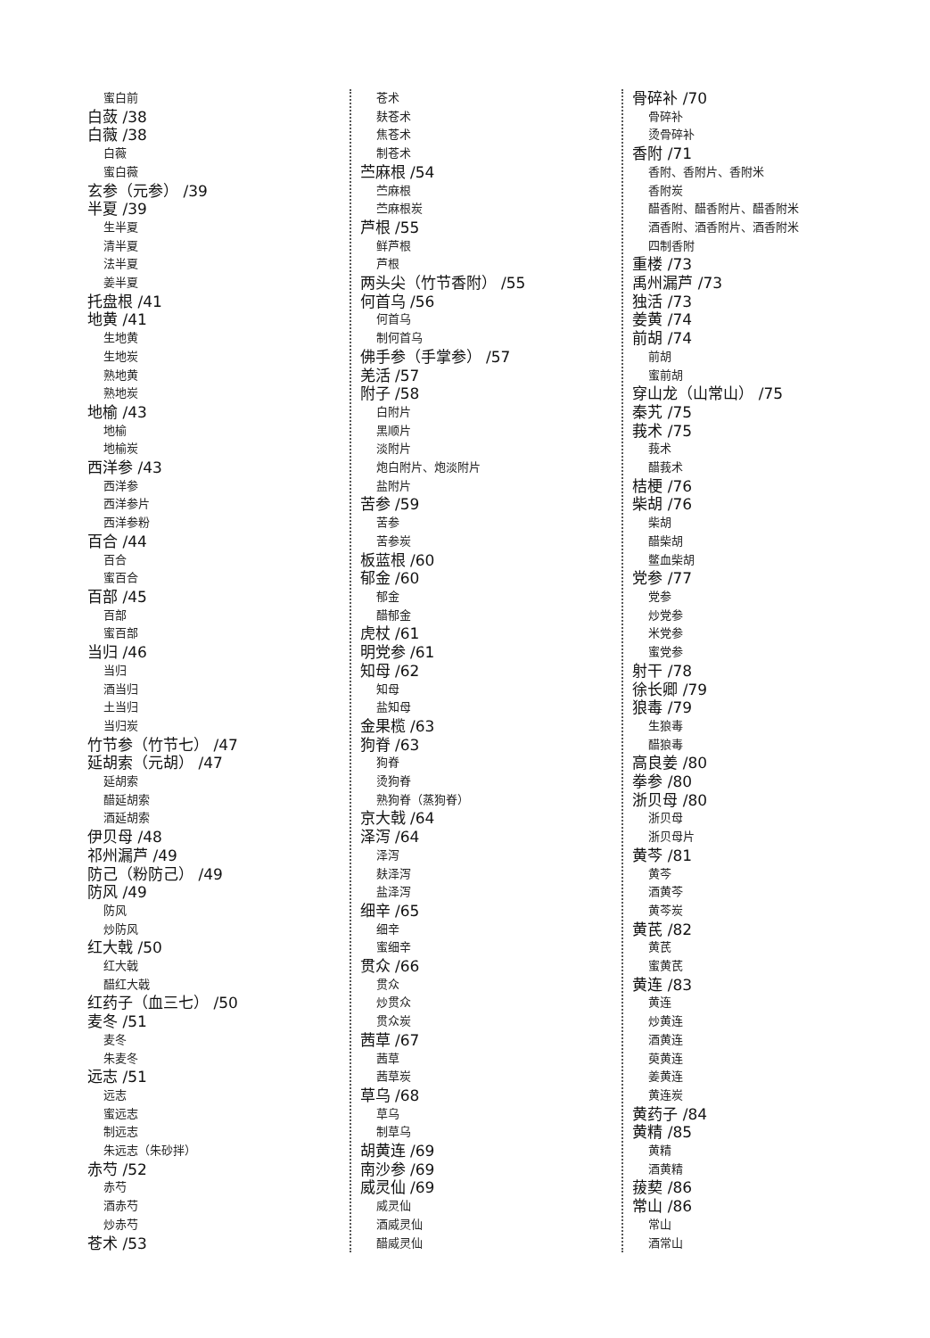蜜白前
白蔹 /38
白薇 /38
白薇
蜜白薇
玄参（元参） /39
半夏 /39
生半夏
清半夏
法半夏
姜半夏
托盘根 /41
地黄 /41
生地黄
生地炭
熟地黄
熟地炭
地榆 /43
地榆
地榆炭
西洋参 /43
西洋参
西洋参片
西洋参粉
百合 /44
百合
蜜百合
百部 /45
百部
蜜百部
当归 /46
当归
酒当归
土当归
当归炭
竹节参（竹节七） /47
延胡索（元胡） /47
延胡索
醋延胡索
酒延胡索
伊贝母 /48
祁州漏芦 /49
防己（粉防己） /49
防风 /49
防风
炒防风
红大戟 /50
红大戟
醋红大戟
红药子（血三七） /50
麦冬 /51
麦冬
朱麦冬
远志 /51
远志
蜜远志
制远志
朱远志（朱砂拌）
赤芍 /52
赤芍
酒赤芍
炒赤芍
苍术 /53
苍术
麸苍术
焦苍术
制苍术
苎麻根 /54
苎麻根
苎麻根炭
芦根 /55
鲜芦根
芦根
两头尖（竹节香附） /55
何首乌 /56
何首乌
制何首乌
佛手参（手掌参） /57
羌活 /57
附子 /58
白附片
黑顺片
淡附片
炮白附片、炮淡附片
盐附片
苦参 /59
苦参
苦参炭
板蓝根 /60
郁金 /60
郁金
醋郁金
虎杖 /61
明党参 /61
知母 /62
知母
盐知母
金果榄 /63
狗脊 /63
狗脊
烫狗脊
熟狗脊（蒸狗脊）
京大戟 /64
泽泻 /64
泽泻
麸泽泻
盐泽泻
细辛 /65
细辛
蜜细辛
贯众 /66
贯众
炒贯众
贯众炭
茜草 /67
茜草
茜草炭
草乌 /68
草乌
制草乌
胡黄连 /69
南沙参 /69
威灵仙 /69
威灵仙
酒威灵仙
醋威灵仙
骨碎补 /70
骨碎补
烫骨碎补
香附 /71
香附、香附片、香附米
香附炭
醋香附、醋香附片、醋香附米
酒香附、酒香附片、酒香附米
四制香附
重楼 /73
禹州漏芦 /73
独活 /73
姜黄 /74
前胡 /74
前胡
蜜前胡
穿山龙（山常山） /75
秦艽 /75
莪术 /75
莪术
醋莪术
桔梗 /76
柴胡 /76
柴胡
醋柴胡
鳖血柴胡
党参 /77
党参
炒党参
米党参
蜜党参
射干 /78
徐长卿 /79
狼毒 /79
生狼毒
醋狼毒
高良姜 /80
拳参 /80
浙贝母 /80
浙贝母
浙贝母片
黄芩 /81
黄芩
酒黄芩
黄芩炭
黄芪 /82
黄芪
蜜黄芪
黄连 /83
黄连
炒黄连
酒黄连
萸黄连
姜黄连
黄连炭
黄药子 /84
黄精 /85
黄精
酒黄精
菝葜 /86
常山 /86
常山
酒常山